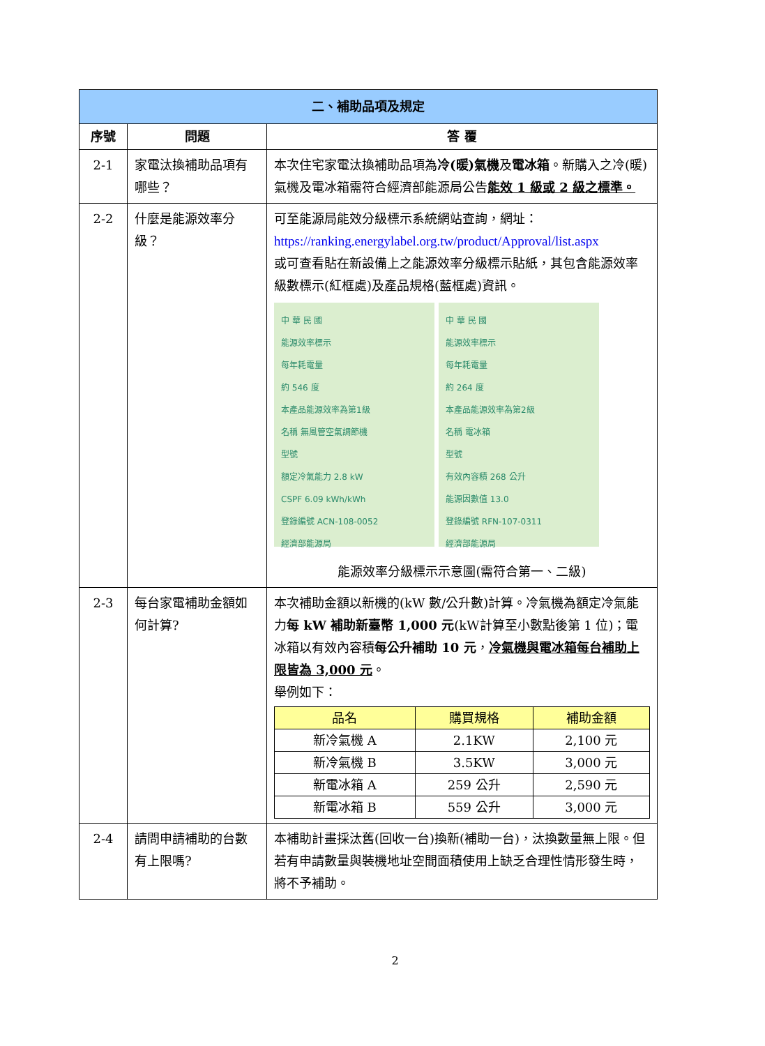| 二、補助品項及規定 | | |
| --- | --- | --- |
| 序號 | 問題 | 答 覆 |
| 2-1 | 家電汰換補助品項有哪些？ | 本次住宅家電汰換補助品項為 冷(暖)氣機 及 電冰箱 。新購入之冷(暖)氣機及電冰箱需符合經濟部能源局公告 能效 1 級或 2 級之標準。 |
| 2-2 | 什麼是能源效率分級？ | 可至能源局能效分級標示系統網站查詢，網址： https://ranking.energylabel.org.tw/product/Approval/list.aspx 或可查看貼在新設備上之能源效率分級標示貼紙，其包含能源效率級數標示(紅框處)及產品規格(藍框處)資訊。 中 華 民 國 能源效率標示 每年耗電量 約 546 度 本產品能源效率為第1級 名稱 無風管空氣調節機 型號 額定冷氣能力 2.8 kW CSPF 6.09 kWh/kWh 登錄編號 ACN-108-0052 經濟部能源局 中 華 民 國 能源效率標示 每年耗電量 約 264 度 本產品能源效率為第2級 名稱 電冰箱 型號 有效內容積 268 公升 能源因數值 13.0 登錄編號 RFN-107-0311 經濟部能源局 能源效率分級標示示意圖(需符合第一、二級) |
| 2-3 | 每台家電補助金額如何計算? | 本次補助金額以新機的(kW 數/公升數)計算。冷氣機為額定冷氣能力 每 kW 補助新臺幣 1,000 元 (kW計算至小數點後第 1 位)；電冰箱以有效內容積 每公升補助 10 元 ， 冷氣機與電冰箱每台補助上限皆為 3,000 元 。 舉例如下： / 品名 / 購買規格 / 補助金額 / / 新冷氣機 A / 2.1KW / 2,100 元 / / 新冷氣機 B / 3.5KW / 3,000 元 / / 新電冰箱 A / 259 公升 / 2,590 元 / / 新電冰箱 B / 559 公升 / 3,000 元 / |
| 2-4 | 請問申請補助的台數有上限嗎? | 本補助計畫採汰舊(回收一台)換新(補助一台)，汰換數量無上限。但若有申請數量與裝機地址空間面積使用上缺乏合理性情形發生時，將不予補助。 |
2